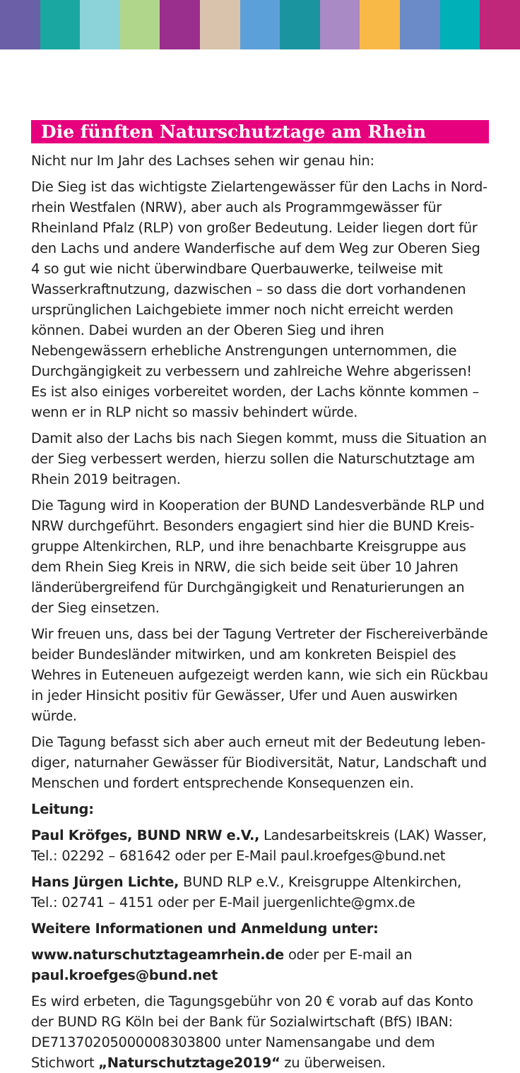Die fünften Naturschutztage am Rhein
Nicht nur Im Jahr des Lachses sehen wir genau hin:
Die Sieg ist das wichtigste Zielartengewässer für den Lachs in Nord­rhein Westfalen (NRW), aber auch als Programmgewässer für Rhein­land Pfalz (RLP) von großer Bedeutung. Leider liegen dort für den Lachs und andere Wanderfische auf dem Weg zur Oberen Sieg 4 so gut wie nicht überwindbare Querbauwerke, teilweise mit Wasserkraft­nutzung, dazwischen – so dass die dort vorhandenen ursprünglichen Laichgebiete immer noch nicht erreicht werden können. Dabei wurden an der Oberen Sieg und ihren Nebengewässern erhebliche Anstren­gungen unternommen, die Durchgängigkeit zu verbessern und zahlrei­che Wehre abgerissen! Es ist also einiges vorbereitet worden, der Lachs könnte kommen – wenn er in RLP nicht so massiv behindert würde.
Damit also der Lachs bis nach Siegen kommt, muss die Situation an der Sieg verbessert werden, hierzu sollen die Naturschutztage am Rhein 2019 beitragen.
Die Tagung wird in Kooperation der BUND Landesverbände RLP und NRW durchgeführt. Besonders engagiert sind hier die BUND Kreis­gruppe Altenkirchen, RLP, und ihre benachbarte Kreisgruppe aus dem Rhein Sieg Kreis in NRW, die sich beide seit über 10 Jahren länder­übergreifend für Durchgängigkeit und Renaturierungen an der Sieg einsetzen.
Wir freuen uns, dass bei der Tagung Vertreter der Fischereiverbände beider Bundesländer mitwirken, und am konkreten Beispiel des Wehres in Euteneuen aufgezeigt werden kann, wie sich ein Rückbau in jeder Hinsicht positiv für Gewässer, Ufer und Auen auswirken würde.
Die Tagung befasst sich aber auch erneut mit der Bedeutung leben­diger, naturnaher Gewässer für Biodiversität, Natur, Landschaft und Menschen und fordert entsprechende Konsequenzen ein.
Leitung:
Paul Kröfges, BUND NRW e.V., Landesarbeitskreis (LAK) Wasser, Tel.: 02292 – 681642 oder per E-Mail paul.kroefges@bund.net
Hans Jürgen Lichte, BUND RLP e.V., Kreisgruppe Altenkirchen, Tel.: 02741 – 4151 oder per E-Mail juergenlichte@gmx.de
Weitere Informationen und Anmeldung unter:
www.naturschutztageamrhein.de oder per E-mail an paul.kroef­ges@bund.net
Es wird erbeten, die Tagungsgebühr von 20 € vorab auf das Konto der BUND RG Köln bei der Bank für Sozialwirtschaft (BfS) IBAN: DE71370205000008303800 unter Namensangabe und dem Stichwort „Naturschutztage2019“ zu überweisen.